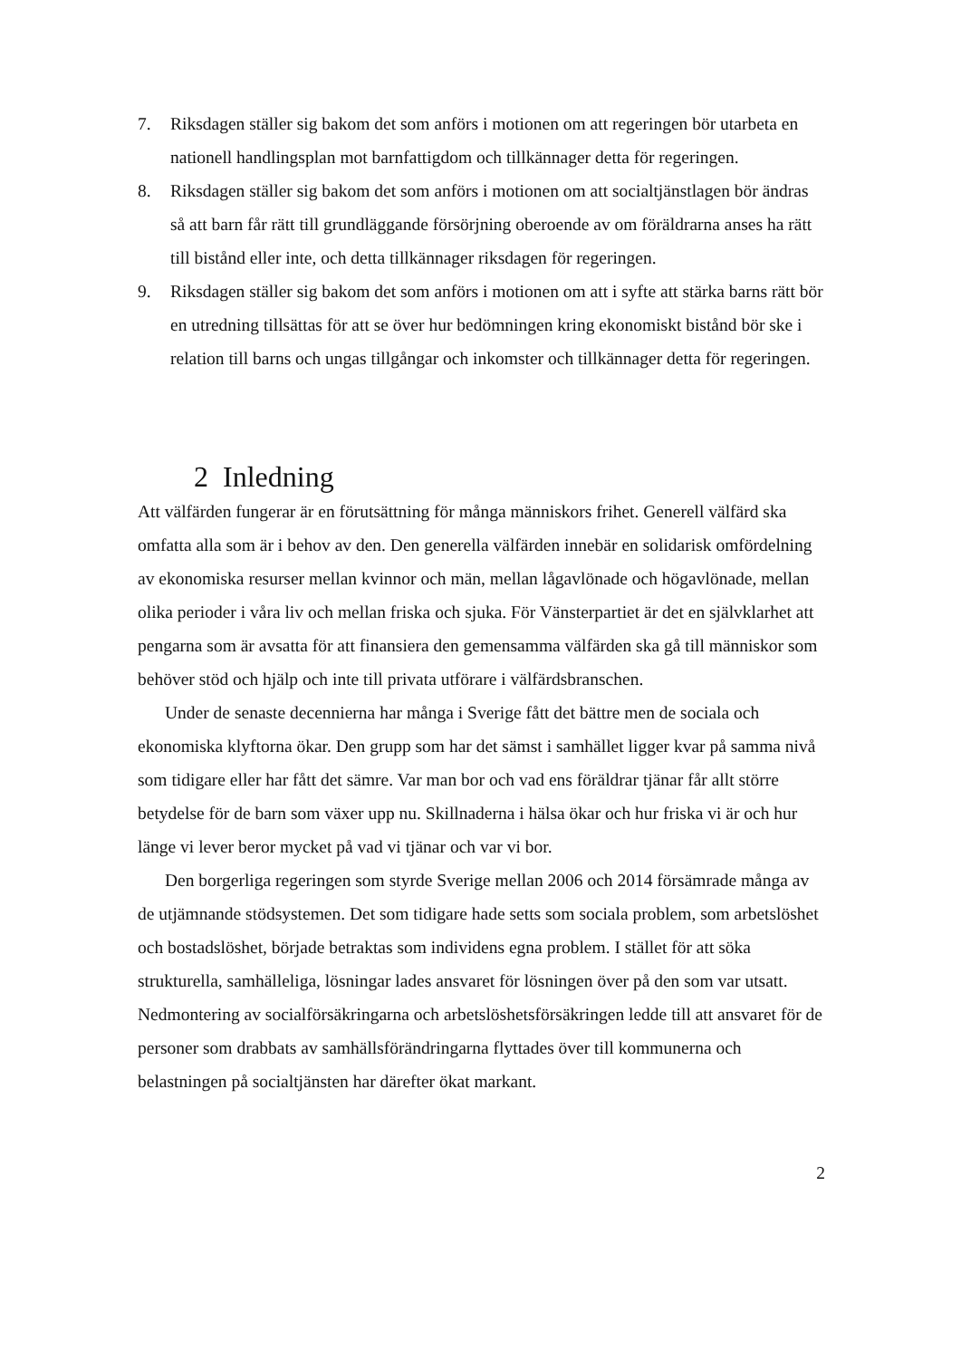7. Riksdagen ställer sig bakom det som anförs i motionen om att regeringen bör utarbeta en nationell handlingsplan mot barnfattigdom och tillkännager detta för regeringen.
8. Riksdagen ställer sig bakom det som anförs i motionen om att socialtjänstlagen bör ändras så att barn får rätt till grundläggande försörjning oberoende av om föräldrarna anses ha rätt till bistånd eller inte, och detta tillkännager riksdagen för regeringen.
9. Riksdagen ställer sig bakom det som anförs i motionen om att i syfte att stärka barns rätt bör en utredning tillsättas för att se över hur bedömningen kring ekonomiskt bistånd bör ske i relation till barns och ungas tillgångar och inkomster och tillkännager detta för regeringen.
2 Inledning
Att välfärden fungerar är en förutsättning för många människors frihet. Generell välfärd ska omfatta alla som är i behov av den. Den generella välfärden innebär en solidarisk omfördelning av ekonomiska resurser mellan kvinnor och män, mellan lågavlönade och högavlönade, mellan olika perioder i våra liv och mellan friska och sjuka. För Vänsterpartiet är det en självklarhet att pengarna som är avsatta för att finansiera den gemensamma välfärden ska gå till människor som behöver stöd och hjälp och inte till privata utförare i välfärdsbranschen.
Under de senaste decennierna har många i Sverige fått det bättre men de sociala och ekonomiska klyftorna ökar. Den grupp som har det sämst i samhället ligger kvar på samma nivå som tidigare eller har fått det sämre. Var man bor och vad ens föräldrar tjänar får allt större betydelse för de barn som växer upp nu. Skillnaderna i hälsa ökar och hur friska vi är och hur länge vi lever beror mycket på vad vi tjänar och var vi bor.
Den borgerliga regeringen som styrde Sverige mellan 2006 och 2014 försämrade många av de utjämnande stödsystemen. Det som tidigare hade setts som sociala problem, som arbetslöshet och bostadslöshet, började betraktas som individens egna problem. I stället för att söka strukturella, samhälleliga, lösningar lades ansvaret för lösningen över på den som var utsatt. Nedmontering av socialförsäkringarna och arbetslöshetsförsäkringen ledde till att ansvaret för de personer som drabbats av samhällsförändringarna flyttades över till kommunerna och belastningen på socialtjänsten har därefter ökat markant.
2